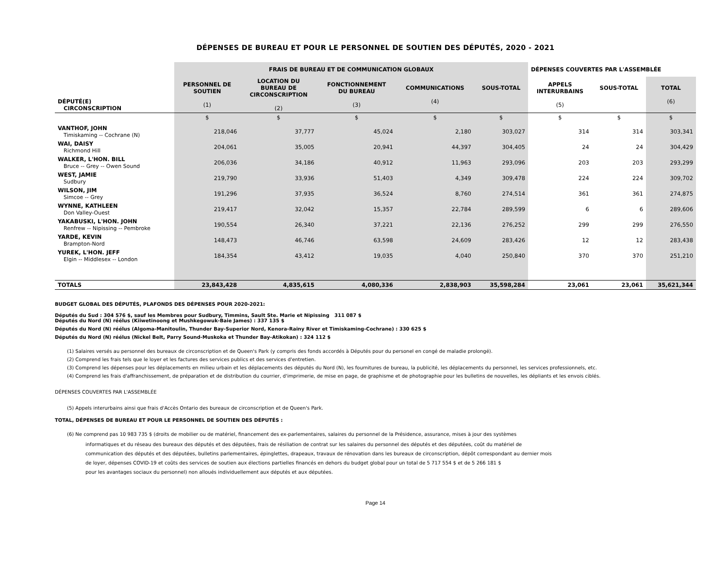DÉPENSES DE BUREAU ET POUR LE PERSONNEL DE SOUTIEN DES DÉPUTÉS, 2020 - 2021
| | FRAIS DE BUREAU ET DE COMMUNICATION GLOBAUX | | | | | DÉPENSES COUVERTES PAR L'ASSEMBLÉE | | |
| --- | --- | --- | --- | --- | --- | --- | --- | --- |
| DÉPUTÉ(E) CIRCONSCRIPTION | PERSONNEL DE SOUTIEN (1) | LOCATION DU BUREAU DE CIRCONSCRIPTION (2) | FONCTIONNEMENT DU BUREAU (3) | COMMUNICATIONS (4) | SOUS-TOTAL | APPELS INTERURBAINS (5) | SOUS-TOTAL | TOTAL (6) |
| | $ | $ | $ | $ | $ | $ | $ | $ |
| VANTHOF, JOHN Timiskaming -- Cochrane (N) | 218,046 | 37,777 | 45,024 | 2,180 | 303,027 | 314 | 314 | 303,341 |
| WAI, DAISY Richmond Hill | 204,061 | 35,005 | 20,941 | 44,397 | 304,405 | 24 | 24 | 304,429 |
| WALKER, L'HON. BILL Bruce -- Grey -- Owen Sound | 206,036 | 34,186 | 40,912 | 11,963 | 293,096 | 203 | 203 | 293,299 |
| WEST, JAMIE Sudbury | 219,790 | 33,936 | 51,403 | 4,349 | 309,478 | 224 | 224 | 309,702 |
| WILSON, JIM Simcoe -- Grey | 191,296 | 37,935 | 36,524 | 8,760 | 274,514 | 361 | 361 | 274,875 |
| WYNNE, KATHLEEN Don Valley-Ouest | 219,417 | 32,042 | 15,357 | 22,784 | 289,599 | 6 | 6 | 289,606 |
| YAKABUSKI, L'HON. JOHN Renfrew -- Nipissing -- Pembroke | 190,554 | 26,340 | 37,221 | 22,136 | 276,252 | 299 | 299 | 276,550 |
| YARDE, KEVIN Brampton-Nord | 148,473 | 46,746 | 63,598 | 24,609 | 283,426 | 12 | 12 | 283,438 |
| YUREK, L'HON. JEFF Elgin -- Middlesex -- London | 184,354 | 43,412 | 19,035 | 4,040 | 250,840 | 370 | 370 | 251,210 |
| TOTALS | 23,843,428 | 4,835,615 | 4,080,336 | 2,838,903 | 35,598,284 | 23,061 | 23,061 | 35,621,344 |
BUDGET GLOBAL DES DÉPUTÉS, PLAFONDS DES DÉPENSES POUR 2020-2021:
Députés du Sud : 304 576 $, sauf les Membres pour Sudbury, Timmins, Sault Ste. Marie et Nipissing 311 087 $
Députés du Nord (N) réélus (Kiiwetinoong et Mushkegowuk-Baie James) : 337 135 $
Députés du Nord (N) réélus (Algoma-Manitoulin, Thunder Bay-Superior Nord, Kenora-Rainy River et Timiskaming-Cochrane) : 330 625 $
Députés du Nord (N) réélus (Nickel Belt, Parry Sound-Muskoka et Thunder Bay-Atikokan) : 324 112 $
(1) Salaires versés au personnel des bureaux de circonscription et de Queen's Park (y compris des fonds accordés à Députés pour du personel en congé de maladie prolongé).
(2) Comprend les frais tels que le loyer et les factures des services publics et des services d'entretien.
(3) Comprend les dépenses pour les déplacements en milieu urbain et les déplacements des députés du Nord (N), les fournitures de bureau, la publicité, les déplacements du personnel, les services professionnels, etc.
(4) Comprend les frais d'affranchissement, de préparation et de distribution du courrier, d'imprimerie, de mise en page, de graphisme et de photographie pour les bulletins de nouvelles, les dépliants et les envois ciblés.
DÉPENSES COUVERTES PAR L'ASSEMBLÉE
(5) Appels interurbains ainsi que frais d'Accès Ontario des bureaux de circonscription et de Queen's Park.
TOTAL, DÉPENSES DE BUREAU ET POUR LE PERSONNEL DE SOUTIEN DES DÉPUTÉS :
(6) Ne comprend pas 10 983 735 $ (droits de mobilier ou de matériel, financement des ex-parlementaires, salaires du personnel de la Présidence, assurance, mises à jour des systèmes
informatiques et du réseau des bureaux des députés et des députées, frais de résiliation de contrat sur les salaires du personnel des députés et des députées, coût du matériel de
communication des députés et des députées, bulletins parlementaires, épinglettes, drapeaux, travaux de rénovation dans les bureaux de circonscription, dépôt correspondant au dernier mois
de loyer, dépenses COVID-19 et coûts des services de soutien aux élections partielles financés en dehors du budget global pour un total de 5 717 554 $ et de 5 266 181 $
pour les avantages sociaux du personnel) non alloués individuellement aux députés et aux députées.
Page 14